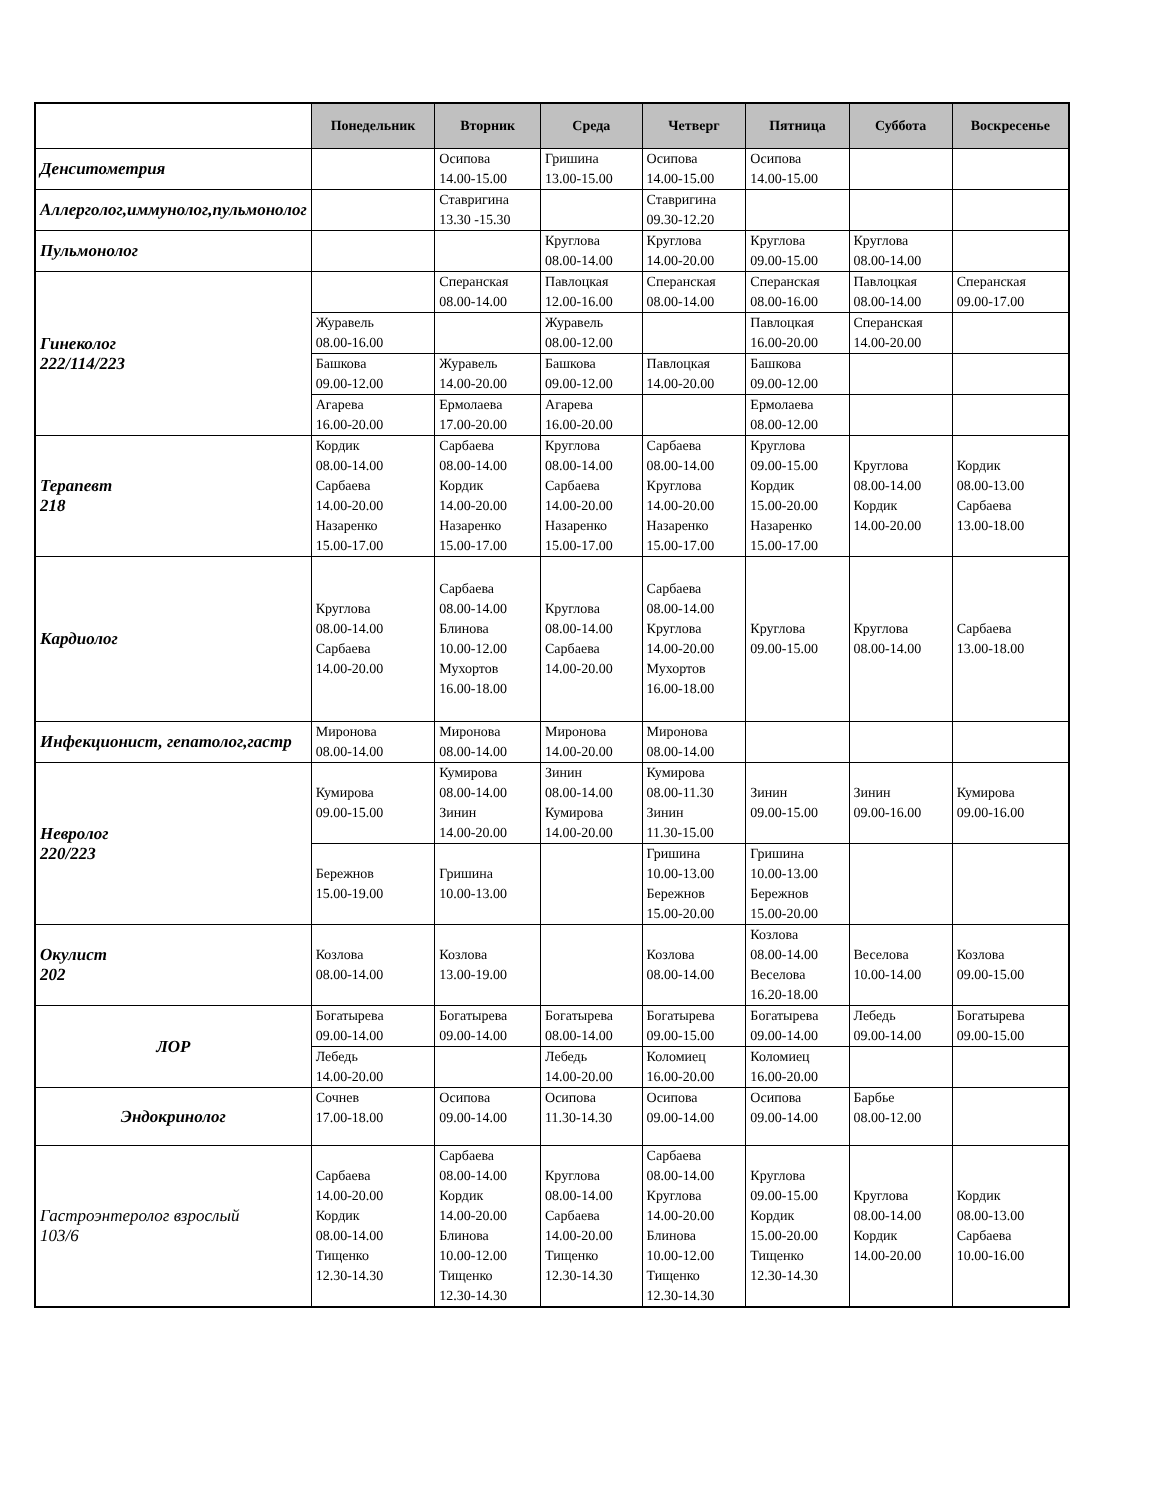| | Понедельник | Вторник | Среда | Четверг | Пятница | Суббота | Воскресенье |
| --- | --- | --- | --- | --- | --- | --- | --- |
| Денситометрия | | Осипова 14.00-15.00 | Гришина 13.00-15.00 | Осипова 14.00-15.00 | Осипова 14.00-15.00 | | |
| Аллерголог,иммунолог,пульмонолог | | Ставригина 13.30 -15.30 | | Ставригина 09.30-12.20 | | | |
| Пульмонолог | | | Круглова 08.00-14.00 | Круглова 14.00-20.00 | Круглова 09.00-15.00 | Круглова 08.00-14.00 | |
| Гинеколог 222/114/223 | | Сперанская 08.00-14.00 | Павлоцкая 12.00-16.00 | Сперанская 08.00-14.00 | Сперанская 08.00-16.00 | Павлоцкая 08.00-14.00 | Сперанская 09.00-17.00 |
| | Журавель 08.00-16.00 | | Журавель 08.00-12.00 | | Павлоцкая 16.00-20.00 | Сперанская 14.00-20.00 | |
| | Башкова 09.00-12.00 | Журавель 14.00-20.00 | Башкова 09.00-12.00 | Павлоцкая 14.00-20.00 | Башкова 09.00-12.00 | | |
| | Агарева 16.00-20.00 | Ермолаева 17.00-20.00 | Агарева 16.00-20.00 | | Ермолаева 08.00-12.00 | | |
| Терапевт 218 | Кордик 08.00-14.00 Сарбаева 14.00-20.00 Назаренко 15.00-17.00 | Сарбаева 08.00-14.00 Кордик 14.00-20.00 Назаренко 15.00-17.00 | Круглова 08.00-14.00 Сарбаева 14.00-20.00 Назаренко 15.00-17.00 | Сарбаева 08.00-14.00 Круглова 14.00-20.00 Назаренко 15.00-17.00 | Круглова 09.00-15.00 Кордик 15.00-20.00 Назаренко 15.00-17.00 | Круглова 08.00-14.00 Кордик 14.00-20.00 | Кордик 08.00-13.00 Сарбаева 13.00-18.00 |
| Кардиолог | Круглова 08.00-14.00 Сарбаева 14.00-20.00 | Сарбаева 08.00-14.00 Блинова 10.00-12.00 Мухортов 16.00-18.00 | Круглова 08.00-14.00 Сарбаева 14.00-20.00 | Сарбаева 08.00-14.00 Круглова 14.00-20.00 Мухортов 16.00-18.00 | Круглова 09.00-15.00 | Круглова 08.00-14.00 | Сарбаева 13.00-18.00 |
| Инфекционист, гепатолог,гастр | Миронова 08.00-14.00 | Миронова 08.00-14.00 | Миронова 14.00-20.00 | Миронова 08.00-14.00 | | | |
| Невролог 220/223 | Кумирова 09.00-15.00 | Кумирова 08.00-14.00 Зинин 14.00-20.00 | Зинин 08.00-14.00 Кумирова 14.00-20.00 | Кумирова 08.00-11.30 Зинин 11.30-15.00 | Зинин 09.00-15.00 | Зинин 09.00-16.00 | Кумирова 09.00-16.00 |
| | Бережнов 15.00-19.00 | Гришина 10.00-13.00 | | Гришина 10.00-13.00 Бережнов 15.00-20.00 | Гришина 10.00-13.00 Бережнов 15.00-20.00 | | |
| Окулист 202 | Козлова 08.00-14.00 | Козлова 13.00-19.00 | | Козлова 08.00-14.00 | Козлова 08.00-14.00 Веселова 16.20-18.00 | Веселова 10.00-14.00 | Козлова 09.00-15.00 |
| ЛОР | Богатырева 09.00-14.00 | Богатырева 09.00-14.00 | Богатырева 08.00-14.00 | Богатырева 09.00-15.00 | Богатырева 09.00-14.00 | Лебедь 09.00-14.00 | Богатырева 09.00-15.00 |
| | Лебедь 14.00-20.00 | | Лебедь 14.00-20.00 | Коломиец 16.00-20.00 | Коломиец 16.00-20.00 | | |
| Эндокринолог | Сочнев 17.00-18.00 | Осипова 09.00-14.00 | Осипова 11.30-14.30 | Осипова 09.00-14.00 | Осипова 09.00-14.00 | Барбье 08.00-12.00 | |
| Гастроэнтеролог взрослый 103/6 | Сарбаева 14.00-20.00 Кордик 08.00-14.00 Тищенко 12.30-14.30 | Сарбаева 08.00-14.00 Кордик 14.00-20.00 Блинова 10.00-12.00 Тищенко 12.30-14.30 | Круглова 08.00-14.00 Сарбаева 14.00-20.00 Тищенко 12.30-14.30 | Сарбаева 08.00-14.00 Круглова 14.00-20.00 Блинова 10.00-12.00 Тищенко 12.30-14.30 | Круглова 09.00-15.00 Кордик 15.00-20.00 Тищенко 12.30-14.30 | Круглова 08.00-14.00 Кордик 14.00-20.00 | Кордик 08.00-13.00 Сарбаева 10.00-16.00 |